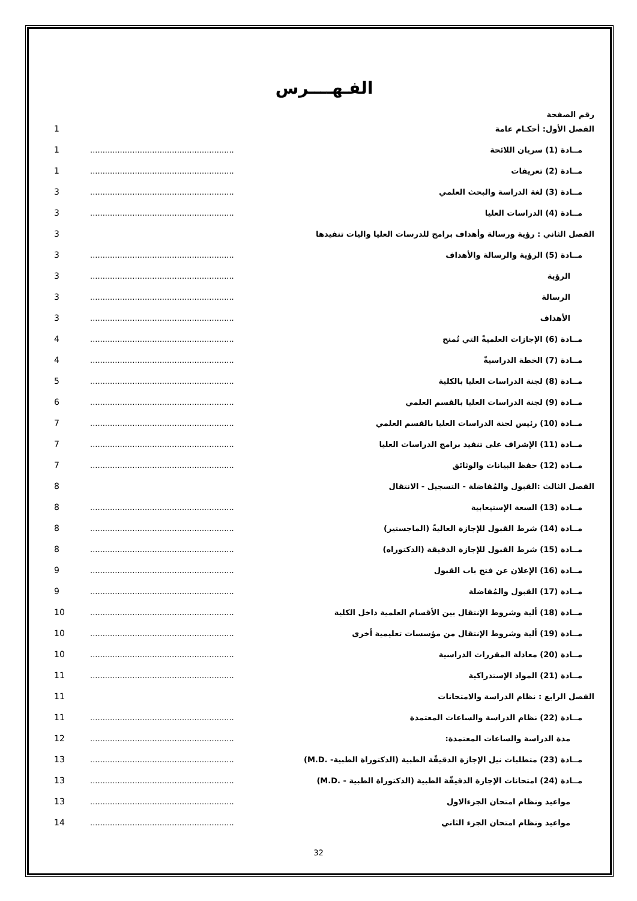الفـهــــرس
رقم الصفحة
الفصل الأول: أحكـام عامة 1
مــادة (1) سريان اللائحة .................................................................... 1
مــادة (2) تعريفات .................................................................... 1
مــادة (3) لغة الدراسة والبحث العلمي .................................................................... 3
مــادة (4) الدراسات العليا .................................................................... 3
الفصل الثاني : رؤية ورسالة وأهداف برامج للدرسات العليا واليات تنفيدها 3
مــادة (5) الرؤية والرسالة والأهداف .................................................................... 3
الرؤية .................................................................... 3
الرسالة .................................................................... 3
الأهداف .................................................................... 3
مــادة (6) الإجازات العلميةّ التي تُمنح .................................................................... 4
مــادة (7) الخطة الدراسيةّ .................................................................... 4
مــادة (8) لجنة الدراسات العليا بالكلية .................................................................... 5
مــادة (9) لجنة الدراسات العليا بالقسم العلمي .................................................................... 6
مــادة (10) رئيس لجنة الدراسات العليا بالقسم العلمي .................................................................... 7
مــادة (11) الإشراف على تنفيد برامج الدراسات العليا .................................................................... 7
مــادة (12) حفظ البيانات والوثائق .................................................................... 7
الفصل الثالث :القبول والمُفاضلة - التسجيل - الانتقال 8
مــادة (13) السعة الإستيعابية .................................................................... 8
مــادة (14) شرط القبول للإجازة العاليةّ (الماجستير) .................................................................... 8
مــادة (15) شرط القبول للإجازة الدقيقة (الدكتوراه) .................................................................... 8
مــادة (16) الإعلان عن فتح باب القبول .................................................................... 9
مــادة (17) القبول والمُفاضلة .................................................................... 9
مــادة (18) ألية وشروط الإنتقال بين الأقسام العلمية داخل الكلية .................................................................... 10
مــادة (19) ألية وشروط الإنتقال من مؤسسات تعليمية أخرى .................................................................... 10
مــادة (20) معادلة المقررات الدراسية .................................................................... 10
مــادة (21) المواد الإستدراكية .................................................................... 11
الفصل الرابع : نظام الدراسة والامتحانات 11
مــادة (22) نظام الدراسة والساعات المعتمدة .................................................................... 11
مدة الدراسة والساعات المعتمدة: .................................................................... 12
مــادة (23) متطلبات نيل الإجازة الدقيقّة الطبية (الدكتوراة الطبية- .M.D) .................................................................... 13
مــادة (24) امتحانات الإجازة الدقيقّة الطبية (الدكتوراة الطبية - .M.D) .................................................................... 13
مواعيد ونظام امتحان الجزءالاول .................................................................... 13
مواعيد ونظام امتحان الجزء الثاني .................................................................... 14
32